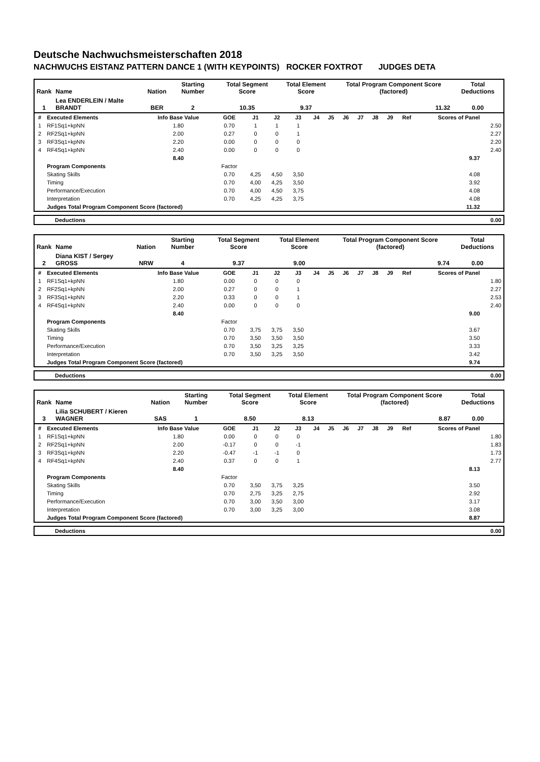Deutsche Nachwuchsmeisterschaften 2018
NACHWUCHS EISTANZ PATTERN DANCE 1 (WITH KEYPOINTS) ROCKER FOXTROT JUDGES DETA
| Rank | Name | Nation | Starting Number | Total Segment Score | Total Element Score | Total Program Component Score (factored) | Total Deductions |
| 1 | Lea ENDERLEIN / Malte BRANDT | BER | 2 | 10.35 | 9.37 | 11.32 | 0.00 |
| # | Executed Elements | Info Base Value | GOE | J1 | J2 | J3 | J4 | J5 | J6 | J7 | J8 | J9 | Ref | Scores of Panel | |
| --- | --- | --- | --- | --- | --- | --- | --- | --- | --- | --- | --- | --- | --- | --- | --- |
| 1 | RF1Sq1+kpNN | 1.80 | 0.70 | 1 | 1 | 1 | | | | | | | | | 2.50 |
| 2 | RF2Sq1+kpNN | 2.00 | 0.27 | 0 | 0 | 1 | | | | | | | | | 2.27 |
| 3 | RF3Sq1+kpNN | 2.20 | 0.00 | 0 | 0 | 0 | | | | | | | | | 2.20 |
| 4 | RF4Sq1+kpNN | 2.40 | 0.00 | 0 | 0 | 0 | | | | | | | | | 2.40 |
| | | 8.40 | | | | | | | | | | | | 9.37 | |
| | Program Components | | Factor | | | | | | | | | | | | |
| | Skating Skills | | 0.70 | 4,25 | 4,50 | 3,50 | | | | | | | | 4.08 | |
| | Timing | | 0.70 | 4,00 | 4,25 | 3,50 | | | | | | | | 3.92 | |
| | Performance/Execution | | 0.70 | 4,00 | 4,50 | 3,75 | | | | | | | | 4.08 | |
| | Interpretation | | 0.70 | 4,25 | 4,25 | 3,75 | | | | | | | | 4.08 | |
| | Judges Total Program Component Score (factored) | | | | | | | | | | | | | 11.32 | |
| Deductions | 0.00 |
| Rank | Name | Nation | Starting Number | Total Segment Score | Total Element Score | Total Program Component Score (factored) | Total Deductions |
| 2 | Diana KIST / Sergey GROSS | NRW | 4 | 9.37 | 9.00 | 9.74 | 0.00 |
| # | Executed Elements | Info Base Value | GOE | J1 | J2 | J3 | J4 | J5 | J6 | J7 | J8 | J9 | Ref | Scores of Panel | |
| --- | --- | --- | --- | --- | --- | --- | --- | --- | --- | --- | --- | --- | --- | --- | --- |
| 1 | RF1Sq1+kpNN | 1.80 | 0.00 | 0 | 0 | 0 | | | | | | | | | 1.80 |
| 2 | RF2Sq1+kpNN | 2.00 | 0.27 | 0 | 0 | 1 | | | | | | | | | 2.27 |
| 3 | RF3Sq1+kpNN | 2.20 | 0.33 | 0 | 0 | 1 | | | | | | | | | 2.53 |
| 4 | RF4Sq1+kpNN | 2.40 | 0.00 | 0 | 0 | 0 | | | | | | | | | 2.40 |
| | | 8.40 | | | | | | | | | | | | 9.00 | |
| | Program Components | | Factor | | | | | | | | | | | | |
| | Skating Skills | | 0.70 | 3,75 | 3,75 | 3,50 | | | | | | | | 3.67 | |
| | Timing | | 0.70 | 3,50 | 3,50 | 3,50 | | | | | | | | 3.50 | |
| | Performance/Execution | | 0.70 | 3,50 | 3,25 | 3,25 | | | | | | | | 3.33 | |
| | Interpretation | | 0.70 | 3,50 | 3,25 | 3,50 | | | | | | | | 3.42 | |
| | Judges Total Program Component Score (factored) | | | | | | | | | | | | | 9.74 | |
| Deductions | 0.00 |
| Rank | Name | Nation | Starting Number | Total Segment Score | Total Element Score | Total Program Component Score (factored) | Total Deductions |
| 3 | Lilia SCHUBERT / Kieren WAGNER | SAS | 1 | 8.50 | 8.13 | 8.87 | 0.00 |
| # | Executed Elements | Info Base Value | GOE | J1 | J2 | J3 | J4 | J5 | J6 | J7 | J8 | J9 | Ref | Scores of Panel | |
| --- | --- | --- | --- | --- | --- | --- | --- | --- | --- | --- | --- | --- | --- | --- | --- |
| 1 | RF1Sq1+kpNN | 1.80 | 0.00 | 0 | 0 | 0 | | | | | | | | | 1.80 |
| 2 | RF2Sq1+kpNN | 2.00 | -0.17 | 0 | 0 | -1 | | | | | | | | | 1.83 |
| 3 | RF3Sq1+kpNN | 2.20 | -0.47 | -1 | -1 | 0 | | | | | | | | | 1.73 |
| 4 | RF4Sq1+kpNN | 2.40 | 0.37 | 0 | 0 | 1 | | | | | | | | | 2.77 |
| | | 8.40 | | | | | | | | | | | | 8.13 | |
| | Program Components | | Factor | | | | | | | | | | | | |
| | Skating Skills | | 0.70 | 3,50 | 3,75 | 3,25 | | | | | | | | 3.50 | |
| | Timing | | 0.70 | 2,75 | 3,25 | 2,75 | | | | | | | | 2.92 | |
| | Performance/Execution | | 0.70 | 3,00 | 3,50 | 3,00 | | | | | | | | 3.17 | |
| | Interpretation | | 0.70 | 3,00 | 3,25 | 3,00 | | | | | | | | 3.08 | |
| | Judges Total Program Component Score (factored) | | | | | | | | | | | | | 8.87 | |
| Deductions | 0.00 |